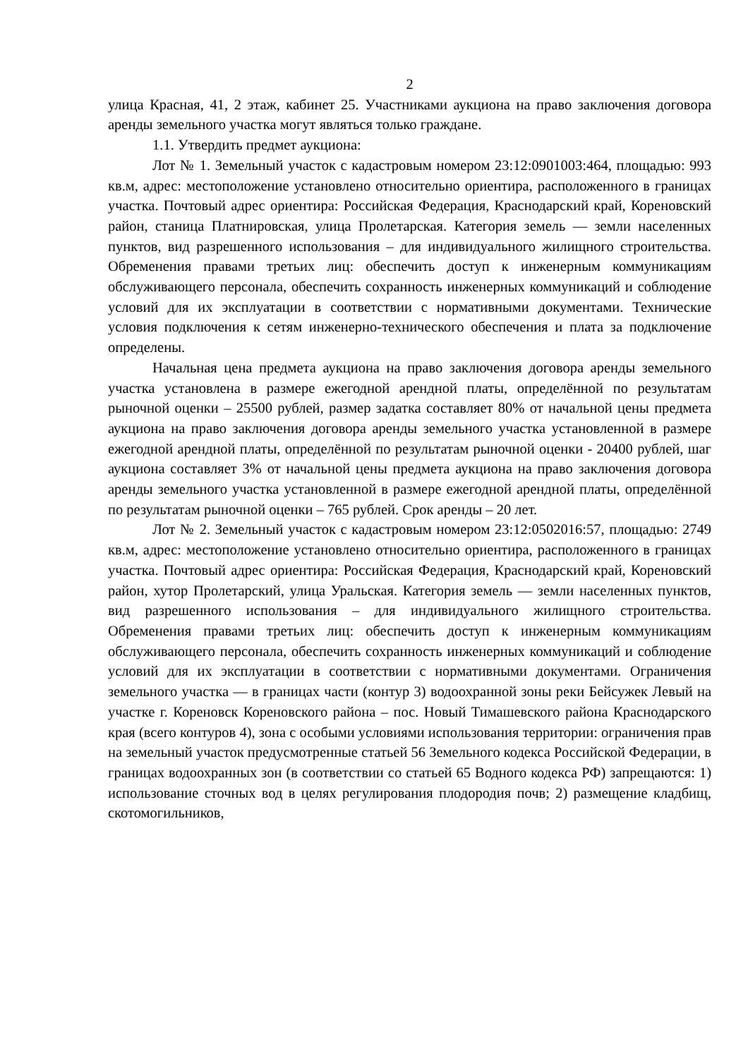2
улица Красная, 41, 2 этаж, кабинет 25. Участниками аукциона на право заключения договора аренды земельного участка могут являться только граждане.
1.1. Утвердить предмет аукциона:
Лот № 1. Земельный участок с кадастровым номером 23:12:0901003:464, площадью: 993 кв.м, адрес: местоположение установлено относительно ориентира, расположенного в границах участка. Почтовый адрес ориентира: Российская Федерация, Краснодарский край, Кореновский район, станица Платнировская, улица Пролетарская. Категория земель — земли населенных пунктов, вид разрешенного использования – для индивидуального жилищного строительства. Обременения правами третьих лиц: обеспечить доступ к инженерным коммуникациям обслуживающего персонала, обеспечить сохранность инженерных коммуникаций и соблюдение условий для их эксплуатации в соответствии с нормативными документами. Технические условия подключения к сетям инженерно-технического обеспечения и плата за подключение определены.
Начальная цена предмета аукциона на право заключения договора аренды земельного участка установлена в размере ежегодной арендной платы, определённой по результатам рыночной оценки – 25500 рублей, размер задатка составляет 80% от начальной цены предмета аукциона на право заключения договора аренды земельного участка установленной в размере ежегодной арендной платы, определённой по результатам рыночной оценки - 20400 рублей, шаг аукциона составляет 3% от начальной цены предмета аукциона на право заключения договора аренды земельного участка установленной в размере ежегодной арендной платы, определённой по результатам рыночной оценки – 765 рублей. Срок аренды – 20 лет.
Лот № 2. Земельный участок с кадастровым номером 23:12:0502016:57, площадью: 2749 кв.м, адрес: местоположение установлено относительно ориентира, расположенного в границах участка. Почтовый адрес ориентира: Российская Федерация, Краснодарский край, Кореновский район, хутор Пролетарский, улица Уральская. Категория земель — земли населенных пунктов, вид разрешенного использования – для индивидуального жилищного строительства. Обременения правами третьих лиц: обеспечить доступ к инженерным коммуникациям обслуживающего персонала, обеспечить сохранность инженерных коммуникаций и соблюдение условий для их эксплуатации в соответствии с нормативными документами. Ограничения земельного участка — в границах части (контур 3) водоохранной зоны реки Бейсужек Левый на участке г. Кореновск Кореновского района – пос. Новый Тимашевского района Краснодарского края (всего контуров 4), зона с особыми условиями использования территории: ограничения прав на земельный участок предусмотренные статьей 56 Земельного кодекса Российской Федерации, в границах водоохранных зон (в соответствии со статьей 65 Водного кодекса РФ) запрещаются: 1) использование сточных вод в целях регулирования плодородия почв; 2) размещение кладбищ, скотомогильников,